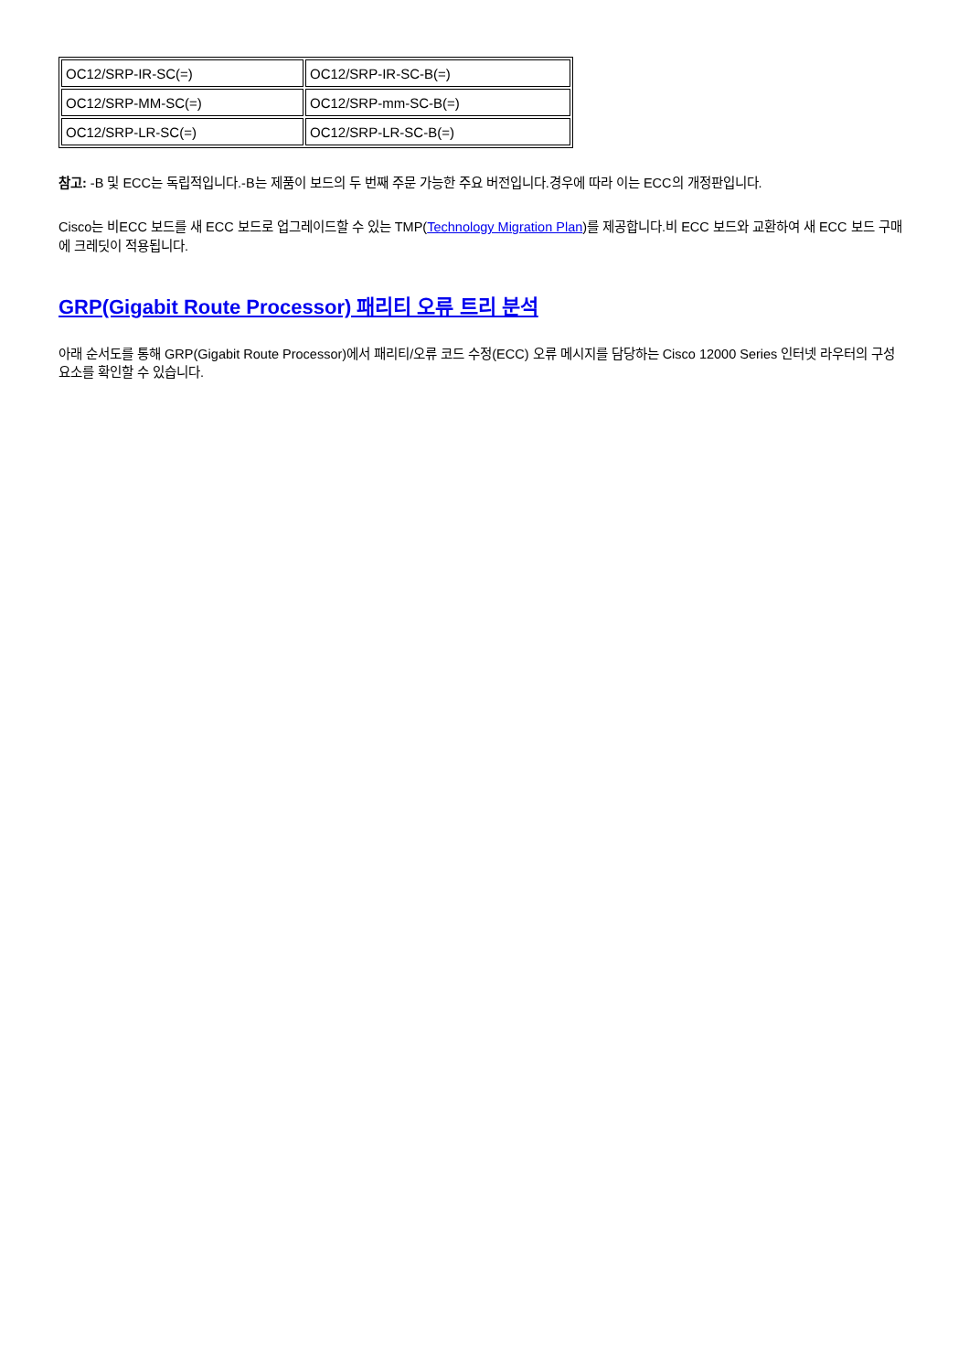| OC12/SRP-IR-SC(=) | OC12/SRP-IR-SC-B(=) |
| OC12/SRP-MM-SC(=) | OC12/SRP-mm-SC-B(=) |
| OC12/SRP-LR-SC(=) | OC12/SRP-LR-SC-B(=) |
참고: -B 및 ECC는 독립적입니다.-B는 제품이 보드의 두 번째 주문 가능한 주요 버전입니다.경우에 따라 이는 ECC의 개정판입니다.
Cisco는 비ECC 보드를 새 ECC 보드로 업그레이드할 수 있는 TMP(Technology Migration Plan)를 제공합니다.비 ECC 보드와 교환하여 새 ECC 보드 구매에 크레딧이 적용됩니다.
GRP(Gigabit Route Processor) 패리티 오류 트리 분석
아래 순서도를 통해 GRP(Gigabit Route Processor)에서 패리티/오류 코드 수정(ECC) 오류 메시지를 담당하는 Cisco 12000 Series 인터넷 라우터의 구성 요소를 확인할 수 있습니다.